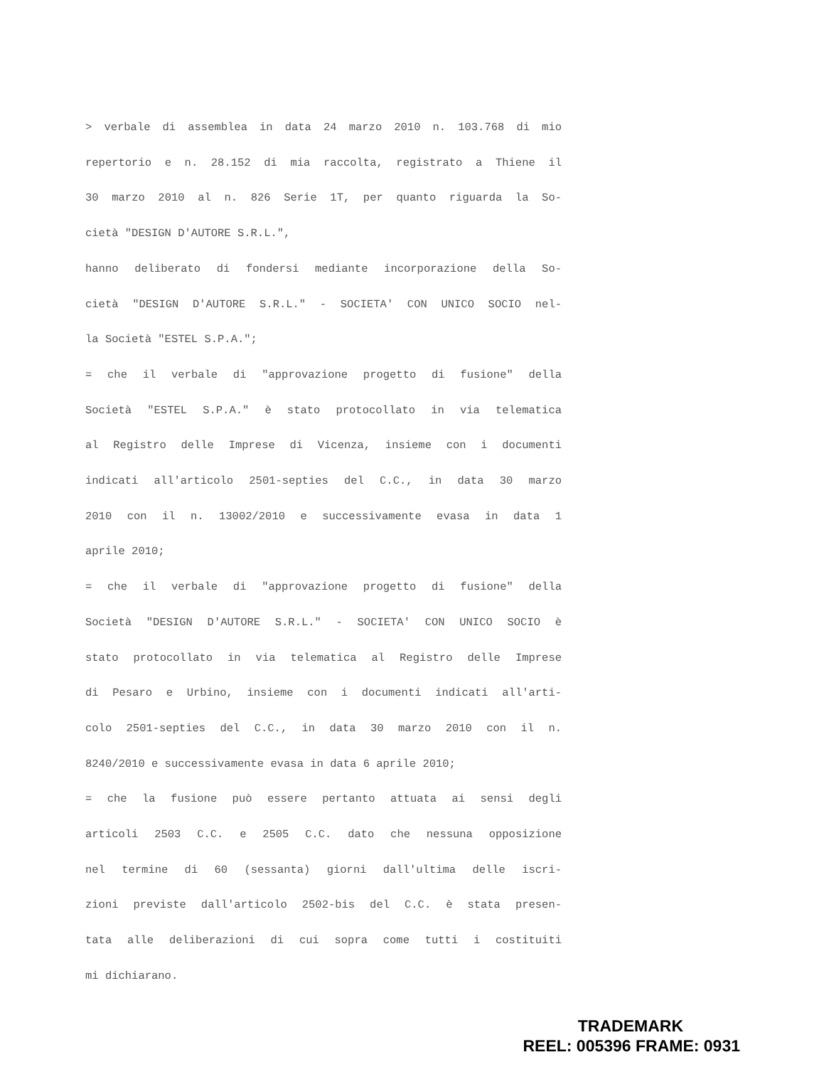> verbale di assemblea in data 24 marzo 2010 n. 103.768 di mio
repertorio e n. 28.152 di mia raccolta, registrato a Thiene il
30 marzo 2010 al n. 826 Serie 1T, per quanto riguarda la So-
cietà "DESIGN D'AUTORE S.R.L.",
hanno deliberato di fondersi mediante incorporazione della So-
cietà "DESIGN D'AUTORE S.R.L." - SOCIETA' CON UNICO SOCIO nel-
la Società "ESTEL S.P.A.";
= che il verbale di "approvazione progetto di fusione" della
Società "ESTEL S.P.A." è stato protocollato in via telematica
al Registro delle Imprese di Vicenza, insieme con i documenti
indicati all'articolo 2501-septies del C.C., in data 30 marzo
2010 con il n. 13002/2010 e successivamente evasa in data 1
aprile 2010;
= che il verbale di "approvazione progetto di fusione" della
Società "DESIGN D'AUTORE S.R.L." - SOCIETA' CON UNICO SOCIO è
stato protocollato in via telematica al Registro delle Imprese
di Pesaro e Urbino, insieme con i documenti indicati all'arti-
colo 2501-septies del C.C., in data 30 marzo 2010 con il n.
8240/2010 e successivamente evasa in data 6 aprile 2010;
= che la fusione può essere pertanto attuata ai sensi degli
articoli 2503 C.C. e 2505 C.C. dato che nessuna opposizione
nel termine di 60 (sessanta) giorni dall'ultima delle iscri-
zioni previste dall'articolo 2502-bis del C.C. è stata presen-
tata alle deliberazioni di cui sopra come tutti i costituiti
mi dichiarano.
TRADEMARK
REEL: 005396 FRAME: 0931